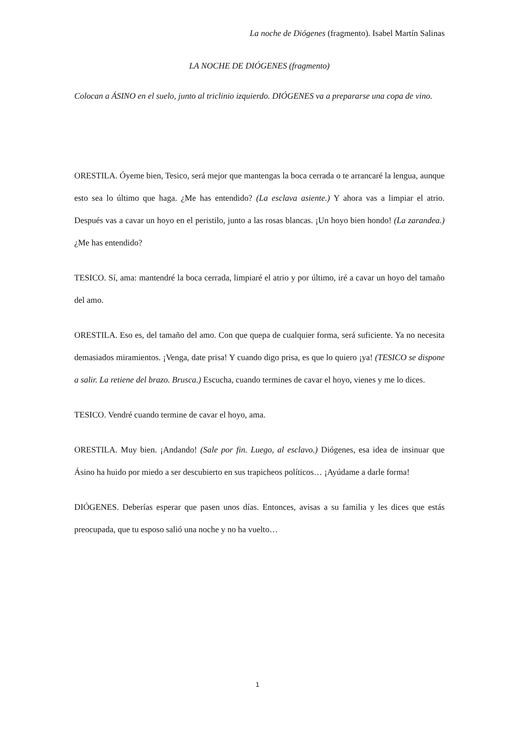La noche de Diógenes (fragmento). Isabel Martín Salinas
LA NOCHE DE DIÓGENES (fragmento)
Colocan a ÁSINO en el suelo, junto al triclinio izquierdo. DIÓGENES va a prepararse una copa de vino.
ORESTILA. Óyeme bien, Tesico, será mejor que mantengas la boca cerrada o te arrancaré la lengua, aunque esto sea lo último que haga. ¿Me has entendido? (La esclava asiente.) Y ahora vas a limpiar el atrio. Después vas a cavar un hoyo en el peristilo, junto a las rosas blancas. ¡Un hoyo bien hondo! (La zarandea.)¿Me has entendido?
TESICO. Sí, ama: mantendré la boca cerrada, limpiaré el atrio y por último, iré a cavar un hoyo del tamaño del amo.
ORESTILA. Eso es, del tamaño del amo. Con que quepa de cualquier forma, será suficiente. Ya no necesita demasiados miramientos. ¡Venga, date prisa! Y cuando digo prisa, es que lo quiero ¡ya! (TESICO se dispone a salir. La retiene del brazo. Brusca.) Escucha, cuando termines de cavar el hoyo, vienes y me lo dices.
TESICO. Vendré cuando termine de cavar el hoyo, ama.
ORESTILA. Muy bien. ¡Andando! (Sale por fin. Luego, al esclavo.) Diógenes, esa idea de insinuar que Ásino ha huido por miedo a ser descubierto en sus trapicheos políticos… ¡Ayúdame a darle forma!
DIÓGENES. Deberías esperar que pasen unos días. Entonces, avisas a su familia y les dices que estás preocupada, que tu esposo salió una noche y no ha vuelto…
1